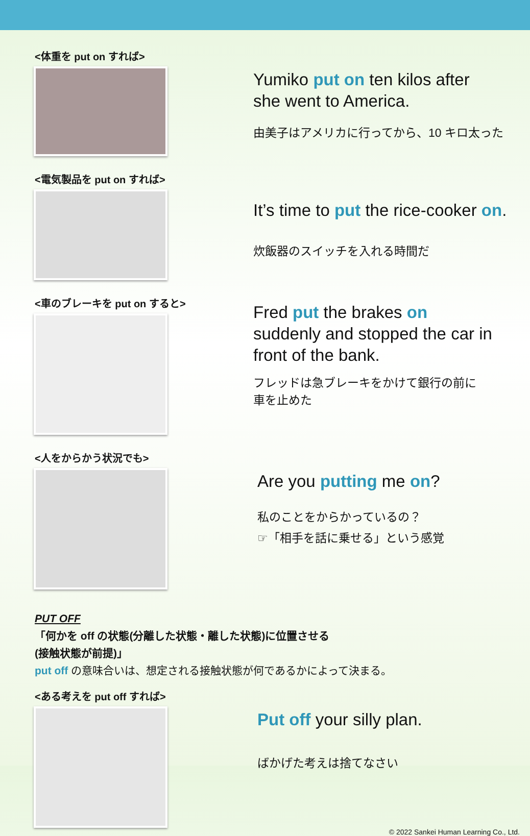<体重を put on すれば>
Yumiko put on ten kilos after
she went to America.
由美子はアメリカに行ってから、10 キロ太った
<電気製品を put on すれば>
It’s time to put the rice-cooker on.
炊飯器のスイッチを入れる時間だ
<車のブレーキを put on すると>
Fred put the brakes on
suddenly and stopped the car in
front of the bank.
フレッドは急ブレーキをかけて銀行の前に
車を止めた
<人をからかう状況でも>
Are you putting me on?
私のことをからかっているの？
☞「相手を話に乗せる」という感覚
PUT OFF
「何かを off の状態(分離した状態・離した状態)に位置させる
(接触状態が前提)」
put off の意味合いは、想定される接触状態が何であるかによって決まる。
<ある考えを put off すれば>
Put off your silly plan.
ばかげた考えは捨てなさい
© 2022 Sankei Human Learning Co., Ltd.